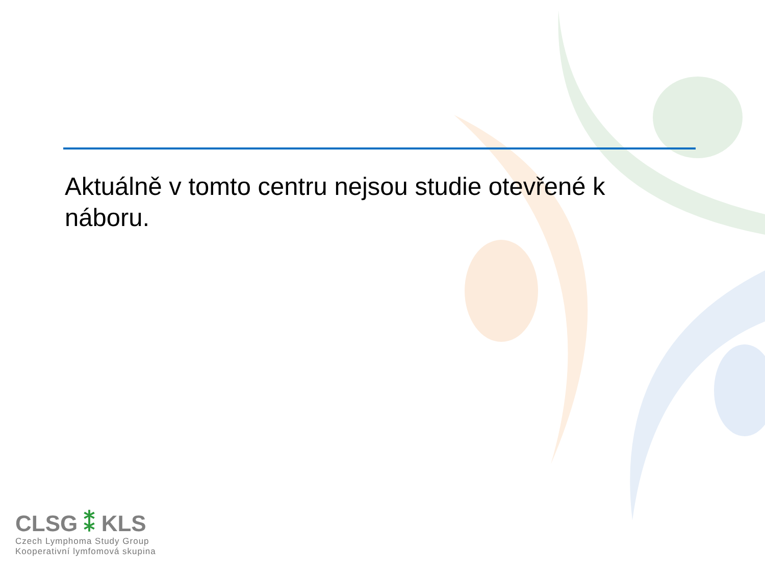Aktuálně v tomto centru nejsou studie otevřené k náboru.
CLSG ⁑ KLS
Czech Lymphoma Study Group
Kooperativní lymfomová skupina